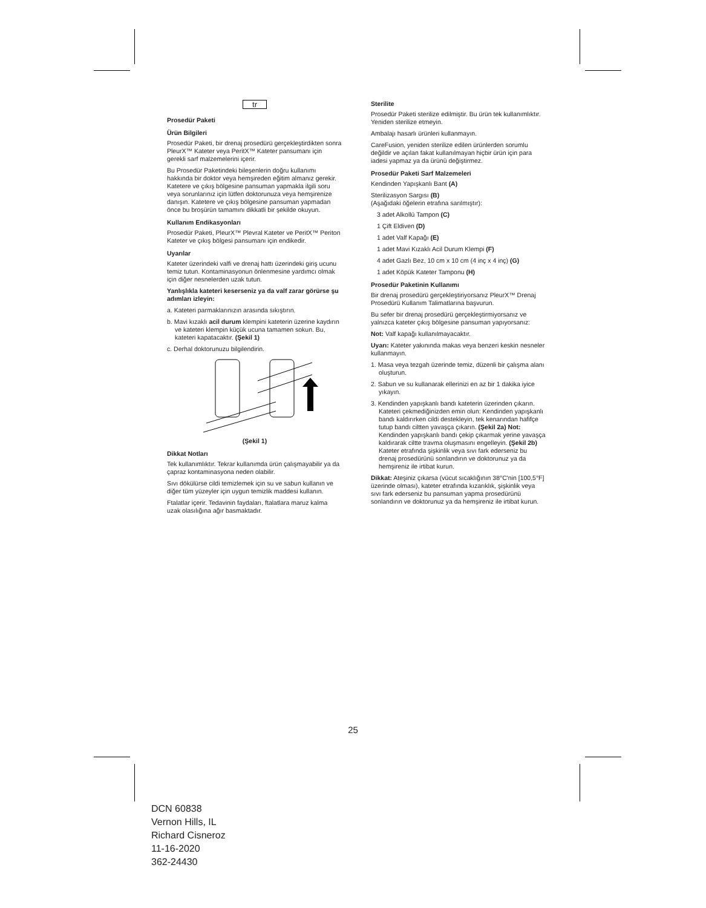tr
Prosedür Paketi
Ürün Bilgileri
Prosedür Paketi, bir drenaj prosedürü gerçekleştirdikten sonra PleurX™ Kateter veya PeritX™ Kateter pansumanı için gerekli sarf malzemelerini içerir.
Bu Prosedür Paketindeki bileşenlerin doğru kullanımı hakkında bir doktor veya hemşireden eğitim almanız gerekir. Katetere ve çıkış bölgesine pansuman yapmakla ilgili soru veya sorunlarınız için lütfen doktorunuza veya hemşirenize danışın. Katetere ve çıkış bölgesine pansuman yapmadan önce bu broşürün tamamını dikkatli bir şekilde okuyun.
Kullanım Endikasyonları
Prosedür Paketi, PleurX™ Plevral Kateter ve PeritX™ Periton Kateter ve çıkış bölgesi pansumanı için endikedir.
Uyarılar
Kateter üzerindeki valfi ve drenaj hattı üzerindeki giriş ucunu temiz tutun. Kontaminasyonun önlenmesine yardımcı olmak için diğer nesnelerden uzak tutun.
Yanlışlıkla kateteri keserseniz ya da valf zarar görürse şu adımları izleyin:
a. Kateteri parmaklarınızın arasında sıkıştırın.
b. Mavi kızaklı acil durum klempini kateterin üzerine kaydırın ve kateteri klempin küçük ucuna tamamen sokun. Bu, kateteri kapatacaktır. (Şekil 1)
c. Derhal doktorunuzu bilgilendirin.
(Şekil 1)
Dikkat Notları
Tek kullanımlıktır. Tekrar kullanımda ürün çalışmayabilir ya da çapraz kontaminasyona neden olabilir.
Sıvı dökülürse cildi temizlemek için su ve sabun kullanın ve diğer tüm yüzeyler için uygun temizlik maddesi kullanın.
Ftalatlar içerir. Tedavinin faydaları, ftalatlara maruz kalma uzak olasılığına ağır basmaktadır.
Sterilite
Prosedür Paketi sterilize edilmiştir. Bu ürün tek kullanımlıktır. Yeniden sterilize etmeyin.
Ambalajı hasarlı ürünleri kullanmayın.
CareFusion, yeniden sterilize edilen ürünlerden sorumlu değildir ve açılan fakat kullanılmayan hiçbir ürün için para iadesi yapmaz ya da ürünü değiştirmez.
Prosedür Paketi Sarf Malzemeleri
Kendinden Yapışkanlı Bant (A)
Sterilizasyon Sargısı (B)
(Aşağıdaki öğelerin etrafına sarılmıştır):
3 adet Alkollü Tampon (C)
1 Çift Eldiven (D)
1 adet Valf Kapağı (E)
1 adet Mavi Kızaklı Acil Durum Klempi (F)
4 adet Gazlı Bez, 10 cm x 10 cm (4 inç x 4 inç) (G)
1 adet Köpük Kateter Tamponu (H)
Prosedür Paketinin Kullanımı
Bir drenaj prosedürü gerçekleştiriyorsanız PleurX™ Drenaj Prosedürü Kullanım Talimatlarına başvurun.
Bu sefer bir drenaj prosedürü gerçekleştirmiyorsanız ve yalnızca kateter çıkış bölgesine pansuman yapıyorsanız:
Not: Valf kapağı kullanılmayacaktır.
Uyarı: Kateter yakınında makas veya benzeri keskin nesneler kullanmayın.
1. Masa veya tezgah üzerinde temiz, düzenli bir çalışma alanı oluşturun.
2. Sabun ve su kullanarak ellerinizi en az bir 1 dakika iyice yıkayın.
3. Kendinden yapışkanlı bandı kateterin üzerinden çıkarın. Kateteri çekmediğinizden emin olun: Kendinden yapışkanlı bandı kaldırırken cildi destekleyin, tek kenarından hafifçe tutup bandı ciltten yavaşça çıkarın. (Şekil 2a) Not: Kendinden yapışkanlı bandı çekip çıkarmak yerine yavaşça kaldırarak ciltte travma oluşmasını engelleyin. (Şekil 2b) Kateter etrafında şişkinlik veya sıvı fark ederseniz bu drenaj prosedürünü sonlandırın ve doktorunuz ya da hemşireniz ile irtibat kurun.
Dikkat: Ateşiniz çıkarsa (vücut sıcaklığının 38°C'nin [100,5°F] üzerinde olması), kateter etrafında kızarıklık, şişkinlik veya sıvı fark ederseniz bu pansuman yapma prosedürünü sonlandırın ve doktorunuz ya da hemşireniz ile irtibat kurun.
25
DCN 60838
Vernon Hills, IL
Richard Cisneroz
11-16-2020
362-24430